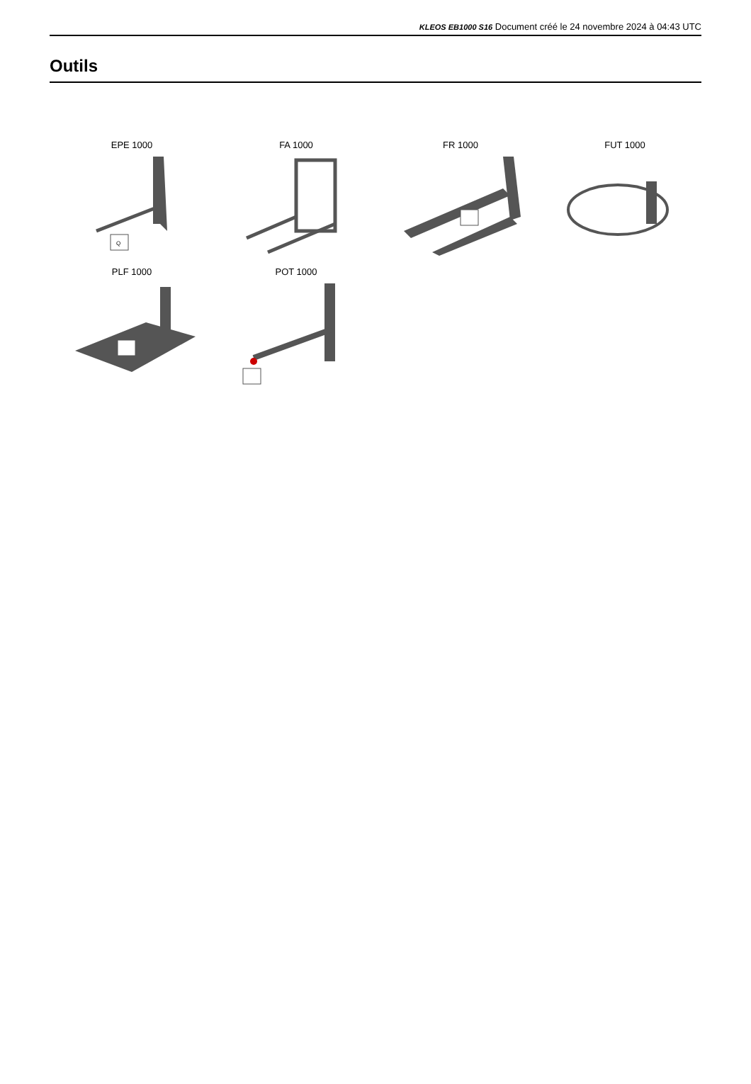KLEOS EB1000 S16 Document créé le 24 novembre 2024 à 04:43 UTC
Outils
EPE 1000
Q
FA 1000
FR 1000
FUT 1000
PLF 1000
POT 1000